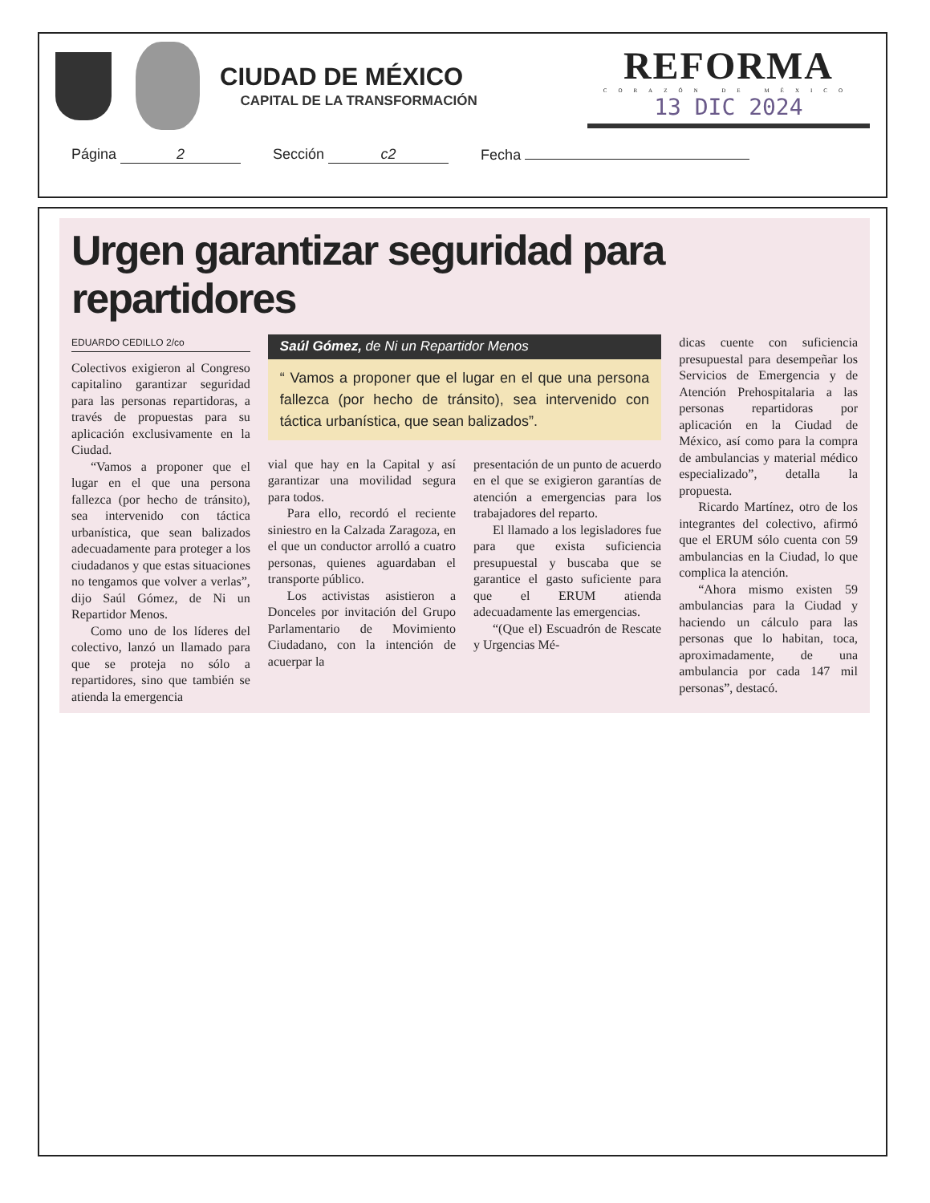CIUDAD DE MÉXICO
CAPITAL DE LA TRANSFORMACIÓN
REFORMA
CORAZÓN DE MÉXICO
13 DIC 2024
Página 2
Sección c2
Fecha
Urgen garantizar seguridad para repartidores
EDUARDO CEDILLO 2/co
Colectivos exigieron al Congreso capitalino garantizar seguridad para las personas repartidoras, a través de propuestas para su aplicación exclusivamente en la Ciudad.
“Vamos a proponer que el lugar en el que una persona fallezca (por hecho de tránsito), sea intervenido con táctica urbanística, que sean balizados adecuadamente para proteger a los ciudadanos y que estas situaciones no tengamos que volver a verlas”, dijo Saúl Gómez, de Ni un Repartidor Menos.
Como uno de los líderes del colectivo, lanzó un llamado para que se proteja no sólo a repartidores, sino que también se atienda la emergencia
Saúl Gómez, de Ni un Repartidor Menos
“ Vamos a proponer que el lugar en el que una persona fallezca (por hecho de tránsito), sea intervenido con táctica urbanística, que sean balizados”.
vial que hay en la Capital y así garantizar una movilidad segura para todos.
Para ello, recordó el reciente siniestro en la Calzada Zaragoza, en el que un conductor arrolló a cuatro personas, quienes aguardaban el transporte público.
Los activistas asistieron a Donceles por invitación del Grupo Parlamentario de Movimiento Ciudadano, con la intención de acuerpar la
presentación de un punto de acuerdo en el que se exigieron garantías de atención a emergencias para los trabajadores del reparto.
El llamado a los legisladores fue para que exista suficiencia presupuestal y buscaba que se garantice el gasto suficiente para que el ERUM atienda adecuadamente las emergencias.
“(Que el) Escuadrón de Rescate y Urgencias Mé-
dicas cuente con suficiencia presupuestal para desempeñar los Servicios de Emergencia y de Atención Prehospitalaria a las personas repartidoras por aplicación en la Ciudad de México, así como para la compra de ambulancias y material médico especializado”, detalla la propuesta.
Ricardo Martínez, otro de los integrantes del colectivo, afirmó que el ERUM sólo cuenta con 59 ambulancias en la Ciudad, lo que complica la atención.
“Ahora mismo existen 59 ambulancias para la Ciudad y haciendo un cálculo para las personas que lo habitan, toca, aproximadamente, de una ambulancia por cada 147 mil personas”, destacó.